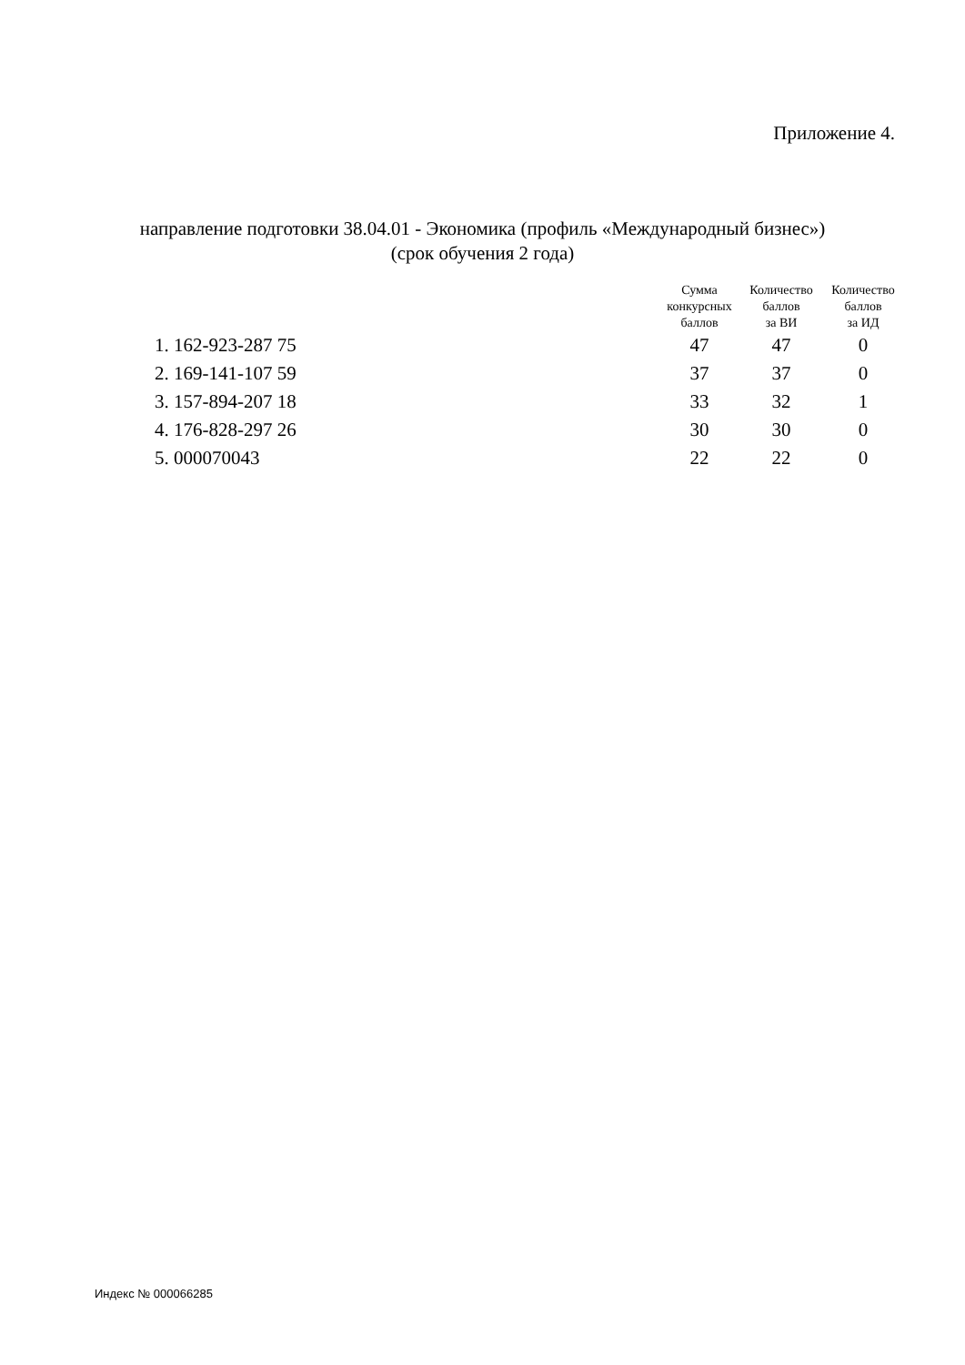Приложение 4.
направление подготовки 38.04.01 - Экономика (профиль «Международный бизнес»)
(срок обучения 2 года)
| | Сумма конкурсных баллов | Количество баллов за ВИ | Количество баллов за ИД |
| --- | --- | --- | --- |
| 1. 162-923-287 75 | 47 | 47 | 0 |
| 2. 169-141-107 59 | 37 | 37 | 0 |
| 3. 157-894-207 18 | 33 | 32 | 1 |
| 4. 176-828-297 26 | 30 | 30 | 0 |
| 5. 000070043 | 22 | 22 | 0 |
Индекс № 000066285